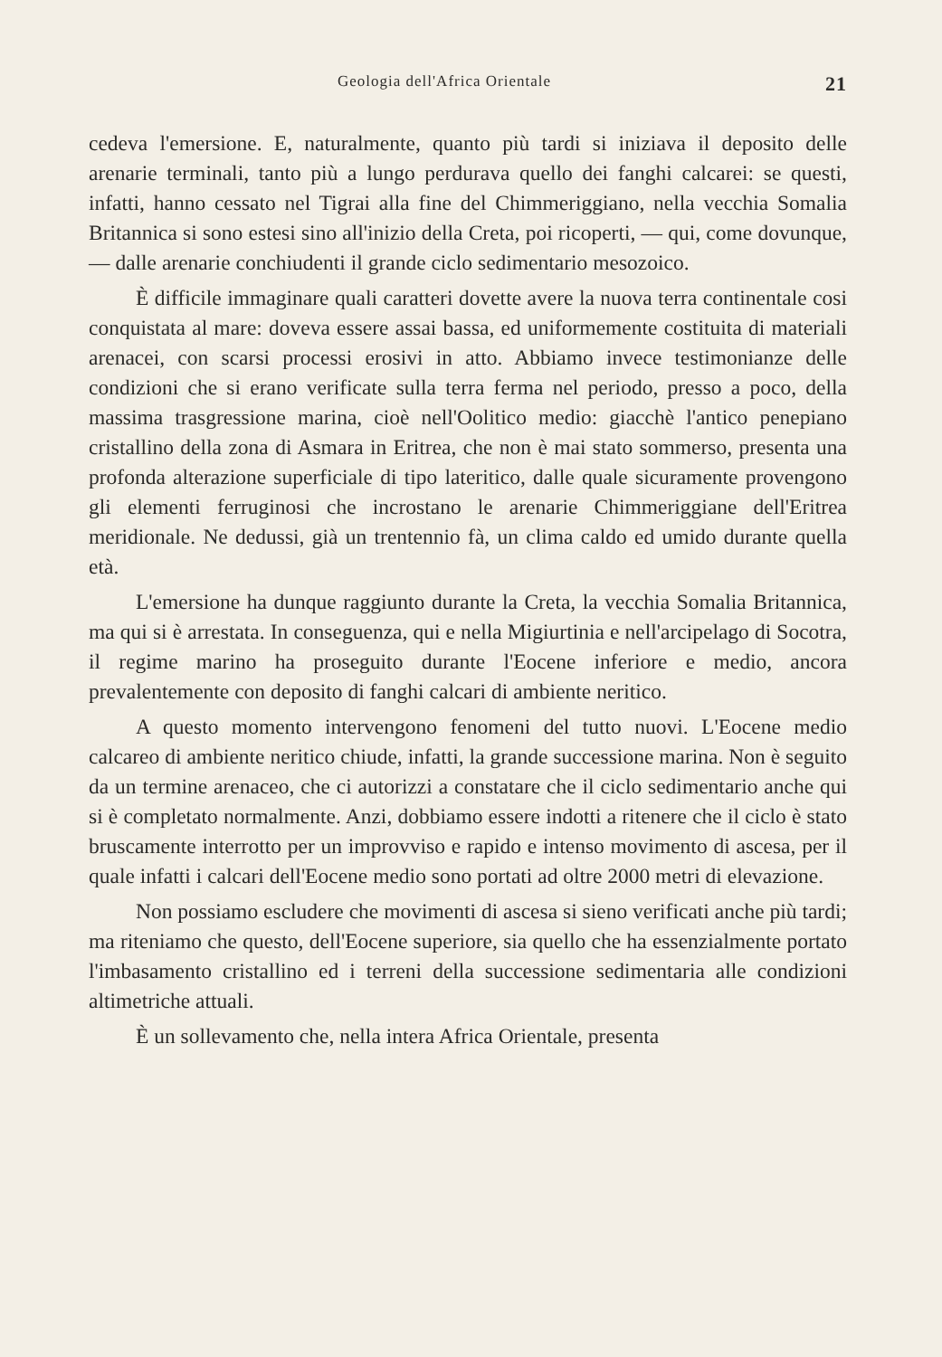Geologia dell'Africa Orientale 21
cedeva l'emersione. E, naturalmente, quanto più tardi si iniziava il deposito delle arenarie terminali, tanto più a lungo perdurava quello dei fanghi calcarei: se questi, infatti, hanno cessato nel Tigrai alla fine del Chimmeriggiano, nella vecchia Somalia Britannica si sono estesi sino all'inizio della Creta, poi ricoperti, — qui, come dovunque, — dalle arenarie conchiudenti il grande ciclo sedimentario mesozoico.
È difficile immaginare quali caratteri dovette avere la nuova terra continentale cosi conquistata al mare: doveva essere assai bassa, ed uniformemente costituita di materiali arenacei, con scarsi processi erosivi in atto. Abbiamo invece testimonianze delle condizioni che si erano verificate sulla terra ferma nel periodo, presso a poco, della massima trasgressione marina, cioè nell'Oolitico medio: giacchè l'antico penepiano cristallino della zona di Asmara in Eritrea, che non è mai stato sommerso, presenta una profonda alterazione superficiale di tipo lateritico, dalle quale sicuramente provengono gli elementi ferruginosi che incrostano le arenarie Chimmeriggiane dell'Eritrea meridionale. Ne dedussi, già un trentennio fà, un clima caldo ed umido durante quella età.
L'emersione ha dunque raggiunto durante la Creta, la vecchia Somalia Britannica, ma qui si è arrestata. In conseguenza, qui e nella Migiurtinia e nell'arcipelago di Socotra, il regime marino ha proseguito durante l'Eocene inferiore e medio, ancora prevalentemente con deposito di fanghi calcari di ambiente neritico.
A questo momento intervengono fenomeni del tutto nuovi. L'Eocene medio calcareo di ambiente neritico chiude, infatti, la grande successione marina. Non è seguito da un termine arenaceo, che ci autorizzi a constatare che il ciclo sedimentario anche qui si è completato normalmente. Anzi, dobbiamo essere indotti a ritenere che il ciclo è stato bruscamente interrotto per un improvviso e rapido e intenso movimento di ascesa, per il quale infatti i calcari dell'Eocene medio sono portati ad oltre 2000 metri di elevazione.
Non possiamo escludere che movimenti di ascesa si sieno verificati anche più tardi; ma riteniamo che questo, dell'Eocene superiore, sia quello che ha essenzialmente portato l'imbasamento cristallino ed i terreni della successione sedimentaria alle condizioni altimetriche attuali.
È un sollevamento che, nella intera Africa Orientale, presenta